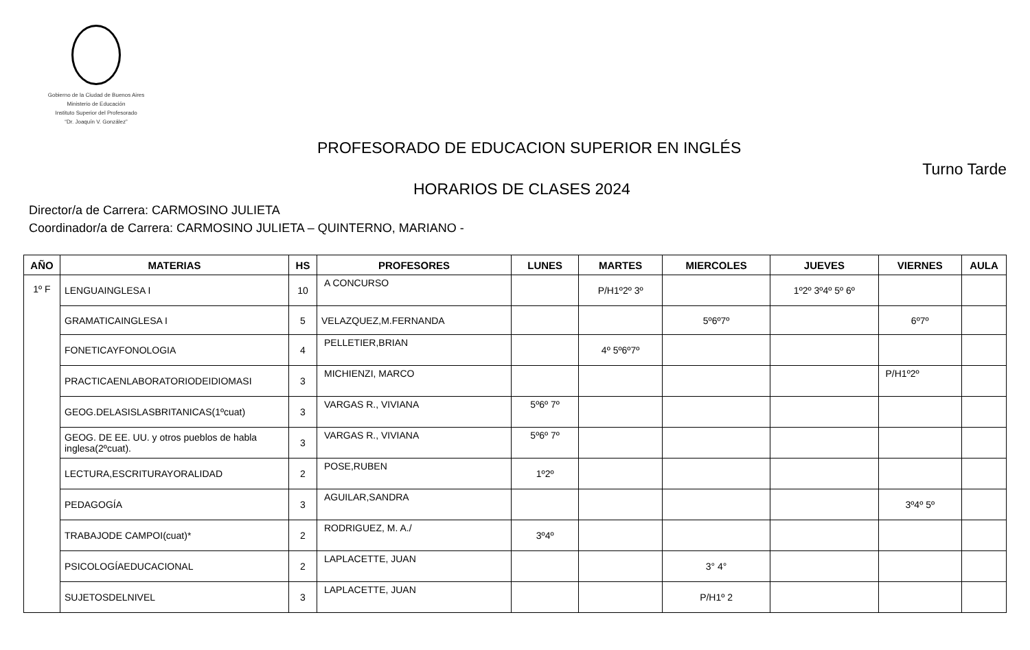Gobierno de la Ciudad de Buenos Aires
Ministerio de Educación
Instituto Superior del Profesorado
“Dr. Joaquín V. González”
PROFESORADO DE EDUCACION SUPERIOR EN INGLÉS
Turno Tarde
HORARIOS DE CLASES 2024
Director/a de Carrera: CARMOSINO JULIETA
Coordinador/a de Carrera: CARMOSINO JULIETA – QUINTERNO, MARIANO -
| AÑO | MATERIAS | HS | PROFESORES | LUNES | MARTES | MIERCOLES | JUEVES | VIERNES | AULA |
| --- | --- | --- | --- | --- | --- | --- | --- | --- | --- |
| 1º F | LENGUAINGLESA I | 10 | A CONCURSO | | P/H1º2º 3º | | 1º2º 3º4º 5º 6º | | |
| | GRAMATICAINGLESA I | 5 | VELAZQUEZ,M.FERNANDA | | | 5º6º7º | | 6º7º | |
| | FONETICAYFONOLOGIA | 4 | PELLETIER,BRIAN | | 4º 5º6º7º | | | | |
| | PRACTICAENLABORATORIODEIDIOMASI | 3 | MICHIENZI, MARCO | | | | | P/H1º2º | |
| | GEOG.DELASISLASBRITANICAS(1ºcuat) | 3 | VARGAS R., VIVIANA | 5º6º 7º | | | | | |
| | GEOG. DE EE. UU. y otros pueblos de habla inglesa(2ºcuat). | 3 | VARGAS R., VIVIANA | 5º6º 7º | | | | | |
| | LECTURA,ESCRITURAYORALIDAD | 2 | POSE,RUBEN | 1º2º | | | | | |
| | PEDAGOGÍA | 3 | AGUILAR,SANDRA | | | | | 3º4º 5º | |
| | TRABAJODE CAMPOI(cuat)* | 2 | RODRIGUEZ, M. A./ | 3º4º | | | | | |
| | PSICOLOGÍAEDUCACIONAL | 2 | LAPLACETTE, JUAN | | | 3° 4° | | | |
| | SUJETOSDELNIVEL | 3 | LAPLACETTE, JUAN | | | P/H1º 2 | | | |